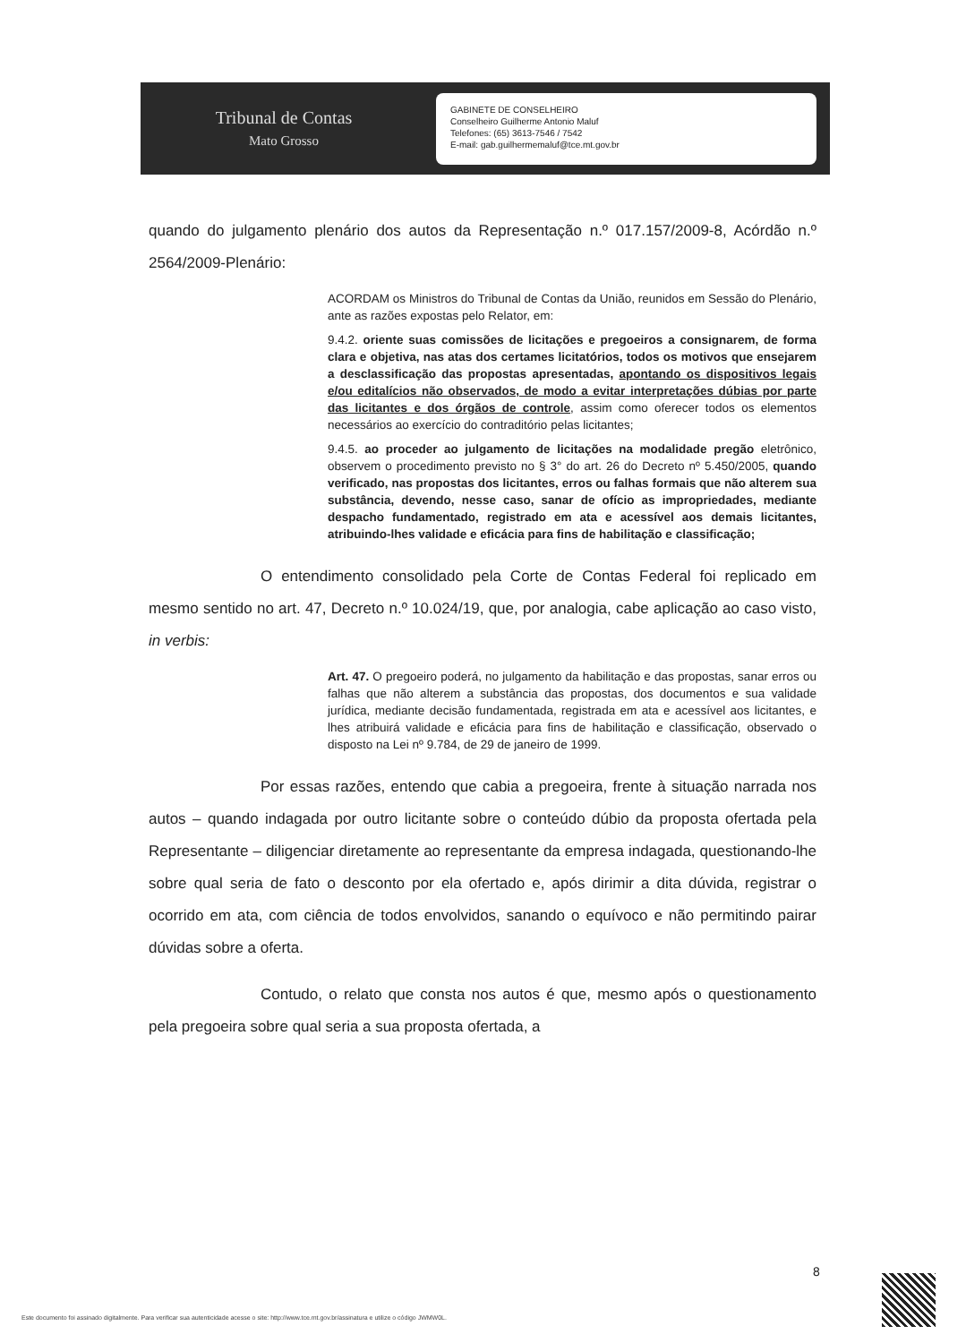Tribunal de Contas
Mato Grosso
GABINETE DE CONSELHEIRO
Conselheiro Guilherme Antonio Maluf
Telefones: (65) 3613-7546 / 7542
E-mail: gab.guilhermemaluf@tce.mt.gov.br
quando do julgamento plenário dos autos da Representação n.º 017.157/2009-8, Acórdão n.º 2564/2009-Plenário:
ACORDAM os Ministros do Tribunal de Contas da União, reunidos em Sessão do Plenário, ante as razões expostas pelo Relator, em:
9.4.2. oriente suas comissões de licitações e pregoeiros a consignarem, de forma clara e objetiva, nas atas dos certames licitatórios, todos os motivos que ensejarem a desclassificação das propostas apresentadas, apontando os dispositivos legais e/ou editalícios não observados, de modo a evitar interpretações dúbias por parte das licitantes e dos órgãos de controle, assim como oferecer todos os elementos necessários ao exercício do contraditório pelas licitantes;
9.4.5. ao proceder ao julgamento de licitações na modalidade pregão eletrônico, observem o procedimento previsto no § 3° do art. 26 do Decreto nº 5.450/2005, quando verificado, nas propostas dos licitantes, erros ou falhas formais que não alterem sua substância, devendo, nesse caso, sanar de ofício as impropriedades, mediante despacho fundamentado, registrado em ata e acessível aos demais licitantes, atribuindo-lhes validade e eficácia para fins de habilitação e classificação;
O entendimento consolidado pela Corte de Contas Federal foi replicado em mesmo sentido no art. 47, Decreto n.º 10.024/19, que, por analogia, cabe aplicação ao caso visto, in verbis:
Art. 47. O pregoeiro poderá, no julgamento da habilitação e das propostas, sanar erros ou falhas que não alterem a substância das propostas, dos documentos e sua validade jurídica, mediante decisão fundamentada, registrada em ata e acessível aos licitantes, e lhes atribuirá validade e eficácia para fins de habilitação e classificação, observado o disposto na Lei nº 9.784, de 29 de janeiro de 1999.
Por essas razões, entendo que cabia a pregoeira, frente à situação narrada nos autos – quando indagada por outro licitante sobre o conteúdo dúbio da proposta ofertada pela Representante – diligenciar diretamente ao representante da empresa indagada, questionando-lhe sobre qual seria de fato o desconto por ela ofertado e, após dirimir a dita dúvida, registrar o ocorrido em ata, com ciência de todos envolvidos, sanando o equívoco e não permitindo pairar dúvidas sobre a oferta.
Contudo, o relato que consta nos autos é que, mesmo após o questionamento pela pregoeira sobre qual seria a sua proposta ofertada, a
8
Este documento foi assinado digitalmente. Para verificar sua autenticidade acesse o site: http://www.tce.mt.gov.br/assinatura e utilize o código JWMW0L.